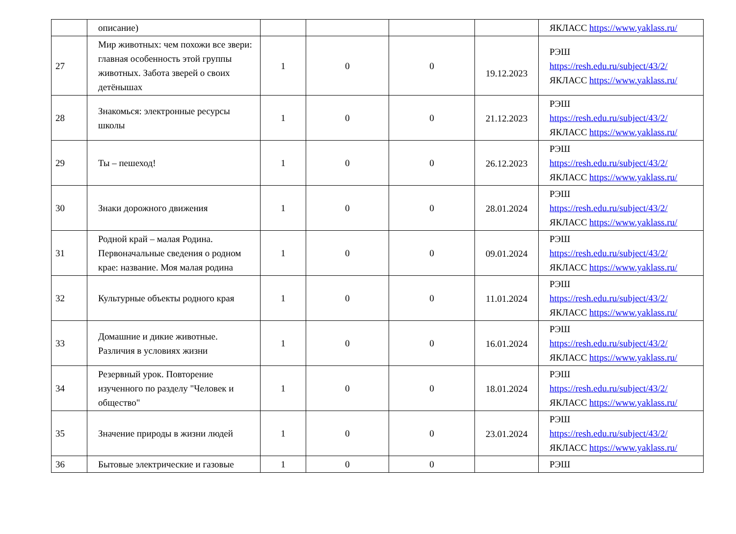| | описание) | | | | | ЯКЛАСС https://www.yaklass.ru/ |
| 27 | Мир животных: чем похожи все звери: главная особенность этой группы животных. Забота зверей о своих детёнышах | 1 | 0 | 0 | 19.12.2023 | РЭШ https://resh.edu.ru/subject/43/2/ ЯКЛАСС https://www.yaklass.ru/ |
| 28 | Знакомься: электронные ресурсы школы | 1 | 0 | 0 | 21.12.2023 | РЭШ https://resh.edu.ru/subject/43/2/ ЯКЛАСС https://www.yaklass.ru/ |
| 29 | Ты – пешеход! | 1 | 0 | 0 | 26.12.2023 | РЭШ https://resh.edu.ru/subject/43/2/ ЯКЛАСС https://www.yaklass.ru/ |
| 30 | Знаки дорожного движения | 1 | 0 | 0 | 28.01.2024 | РЭШ https://resh.edu.ru/subject/43/2/ ЯКЛАСС https://www.yaklass.ru/ |
| 31 | Родной край – малая Родина. Первоначальные сведения о родном крае: название. Моя малая родина | 1 | 0 | 0 | 09.01.2024 | РЭШ https://resh.edu.ru/subject/43/2/ ЯКЛАСС https://www.yaklass.ru/ |
| 32 | Культурные объекты родного края | 1 | 0 | 0 | 11.01.2024 | РЭШ https://resh.edu.ru/subject/43/2/ ЯКЛАСС https://www.yaklass.ru/ |
| 33 | Домашние и дикие животные. Различия в условиях жизни | 1 | 0 | 0 | 16.01.2024 | РЭШ https://resh.edu.ru/subject/43/2/ ЯКЛАСС https://www.yaklass.ru/ |
| 34 | Резервный урок. Повторение изученного по разделу "Человек и общество" | 1 | 0 | 0 | 18.01.2024 | РЭШ https://resh.edu.ru/subject/43/2/ ЯКЛАСС https://www.yaklass.ru/ |
| 35 | Значение природы в жизни людей | 1 | 0 | 0 | 23.01.2024 | РЭШ https://resh.edu.ru/subject/43/2/ ЯКЛАСС https://www.yaklass.ru/ |
| 36 | Бытовые электрические и газовые | 1 | 0 | 0 | | РЭШ |